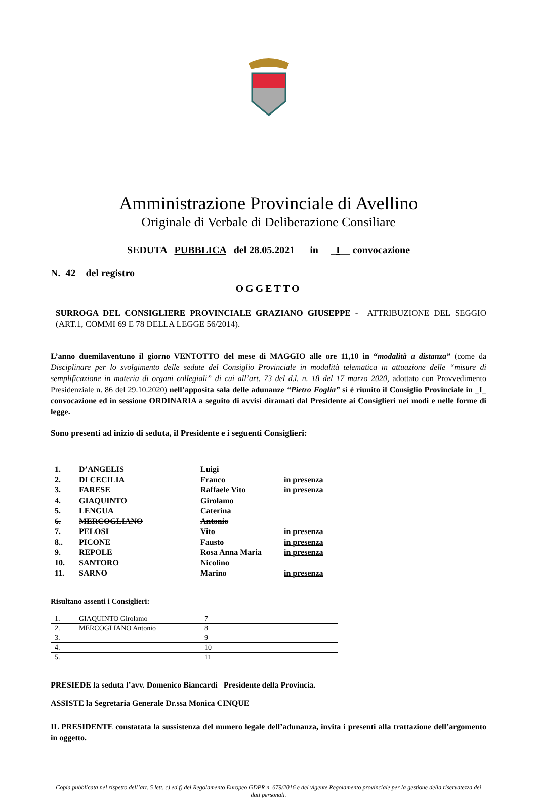Amministrazione Provinciale di Avellino
Originale di Verbale di Deliberazione Consiliare
SEDUTA PUBBLICA del 28.05.2021 in _I__ convocazione
N. 42 del registro
OGGETTO
SURROGA DEL CONSIGLIERE PROVINCIALE GRAZIANO GIUSEPPE - ATTRIBUZIONE DEL SEGGIO (ART.1, COMMI 69 E 78 DELLA LEGGE 56/2014).
L’anno duemilaventuno il giorno VENTOTTO del mese di MAGGIO alle ore 11,10 in “modalità a distanza” (come da Disciplinare per lo svolgimento delle sedute del Consiglio Provinciale in modalità telematica in attuazione delle “misure di semplificazione in materia di organi collegiali” di cui all’art. 73 del d.l. n. 18 del 17 marzo 2020, adottato con Provvedimento Presidenziale n. 86 del 29.10.2020) nell’apposita sala delle adunanze “Pietro Foglia” si è riunito il Consiglio Provinciale in _I_ convocazione ed in sessione ORDINARIA a seguito di avvisi diramati dal Presidente ai Consiglieri nei modi e nelle forme di legge.
Sono presenti ad inizio di seduta, il Presidente e i seguenti Consiglieri:
| 1. | D’ANGELIS | Luigi | |
| 2. | DI CECILIA | Franco | in presenza |
| 3. | FARESE | Raffaele Vito | in presenza |
| 4. | GIAQUINTO | Girolamo | |
| 5. | LENGUA | Caterina | |
| 6. | MERCOGLIANO | Antonio | |
| 7. | PELOSI | Vito | in presenza |
| 8.. | PICONE | Fausto | in presenza |
| 9. | REPOLE | Rosa Anna Maria | in presenza |
| 10. | SANTORO | Nicolino | |
| 11. | SARNO | Marino | in presenza |
Risultano assenti i Consiglieri:
| 1. | GIAQUINTO Girolamo | 7 |
| 2. | MERCOGLIANO Antonio | 8 |
| 3. | | 9 |
| 4. | | 10 |
| 5. | | 11 |
PRESIEDE la seduta l’avv. Domenico Biancardi Presidente della Provincia.
ASSISTE la Segretaria Generale Dr.ssa Monica CINQUE
IL PRESIDENTE constatata la sussistenza del numero legale dell’adunanza, invita i presenti alla trattazione dell’argomento in oggetto.
Copia pubblicata nel rispetto dell’art. 5 lett. c) ed f) del Regolamento Europeo GDPR n. 679/2016 e del vigente Regolamento provinciale per la gestione della riservatezza dei dati personali.